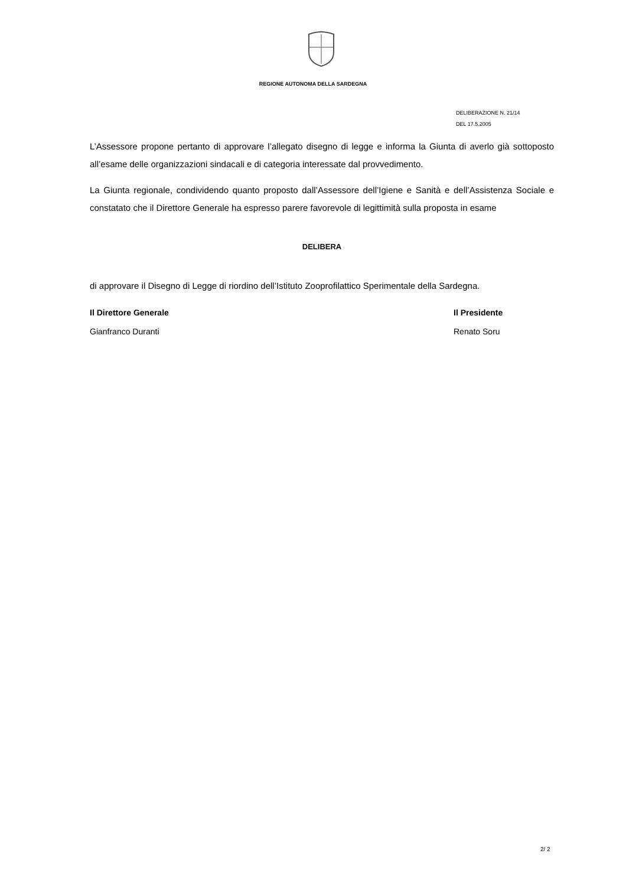REGIONE AUTONOMA DELLA SARDEGNA
DELIBERAZIONE N. 21/14
DEL 17.5.2005
L’Assessore propone pertanto di approvare l’allegato disegno di legge e informa la Giunta di averlo già sottoposto all’esame delle organizzazioni sindacali e di categoria interessate dal provvedimento.
La Giunta regionale, condividendo quanto proposto dall’Assessore dell’Igiene e Sanità e dell’Assistenza Sociale e constatato che il Direttore Generale ha espresso parere favorevole di legittimità sulla proposta in esame
DELIBERA
di approvare il Disegno di Legge di riordino dell’Istituto Zooprofilattico Sperimentale della Sardegna.
Il Direttore Generale
Gianfranco Duranti
Il Presidente
Renato Soru
2/ 2